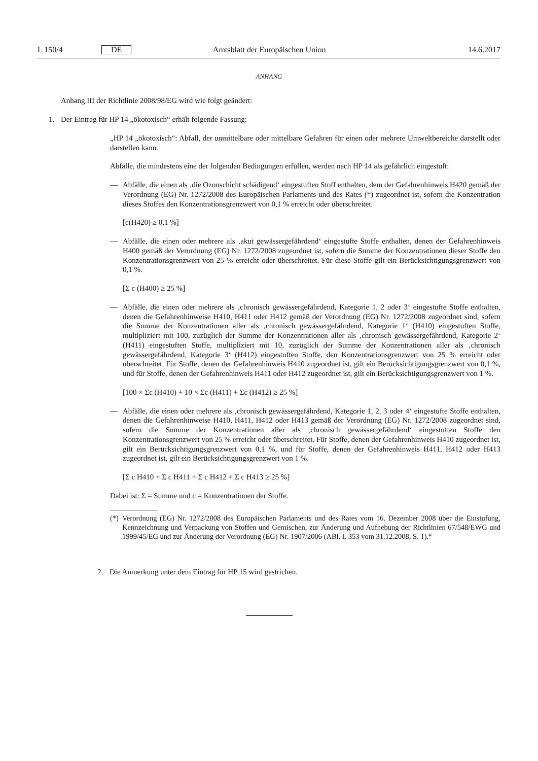L 150/4 DE Amtsblatt der Europäischen Union 14.6.2017
ANHANG
Anhang III der Richtlinie 2008/98/EG wird wie folgt geändert:
1. Der Eintrag für HP 14 „ökotoxisch“ erhält folgende Fassung:
„HP 14 „ökotoxisch“: Abfall, der unmittelbare oder mittelbare Gefahren für einen oder mehrere Umweltbereiche darstellt oder darstellen kann.
Abfälle, die mindestens eine der folgenden Bedingungen erfüllen, werden nach HP 14 als gefährlich eingestuft:
— Abfälle, die einen als ‚die Ozonschicht schädigend‘ eingestuften Stoff enthalten, dem der Gefahrenhinweis H420 gemäß der Verordnung (EG) Nr. 1272/2008 des Europäischen Parlaments und des Rates (*) zugeordnet ist, sofern die Konzentration dieses Stoffes den Konzentrationsgrenzwert von 0,1 % erreicht oder überschreitet.
[c(H420) ≥ 0,1 %]
— Abfälle, die einen oder mehrere als ‚akut gewässergefährdend‘ eingestufte Stoffe enthalten, denen der Gefahrenhinweis H400 gemäß der Verordnung (EG) Nr. 1272/2008 zugeordnet ist, sofern die Summe der Konzentrationen dieser Stoffe den Konzentrationsgrenzwert von 25 % erreicht oder überschreitet. Für diese Stoffe gilt ein Berücksichtigungsgrenzwert von 0,1 %.
[Σ c (H400) ≥ 25 %]
— Abfälle, die einen oder mehrere als ‚chronisch gewässergefährdend, Kategorie 1, 2 oder 3‘ eingestufte Stoffe enthalten, denen die Gefahrenhinweise H410, H411 oder H412 gemäß der Verordnung (EG) Nr. 1272/2008 zugeordnet sind, sofern die Summe der Konzentrationen aller als ‚chronisch gewässergefährdend, Kategorie 1‘ (H410) eingestuften Stoffe, multipliziert mit 100, zuzüglich der Summe der Konzentrationen aller als ‚chronisch gewässergefährdend, Kategorie 2‘ (H411) eingestuften Stoffe, multipliziert mit 10, zuzüglich der Summe der Konzentrationen aller als ‚chronisch gewässergefährdend, Kategorie 3‘ (H412) eingestuften Stoffe, den Konzentrationsgrenzwert von 25 % erreicht oder überschreitet. Für Stoffe, denen der Gefahrenhinweis H410 zugeordnet ist, gilt ein Berücksichtigungsgrenzwert von 0,1 %, und für Stoffe, denen der Gefahrenhinweis H411 oder H412 zugeordnet ist, gilt ein Berücksichtigungsgrenzwert von 1 %.
[100 × Σc (H410) + 10 × Σc (H411) + Σc (H412) ≥ 25 %]
— Abfälle, die einen oder mehrere als ‚chronisch gewässergefährdend, Kategorie 1, 2, 3 oder 4‘ eingestufte Stoffe enthalten, denen die Gefahrenhinweise H410, H411, H412 oder H413 gemäß der Verordnung (EG) Nr. 1272/2008 zugeordnet sind, sofern die Summe der Konzentrationen aller als ‚chronisch gewässergefährdend‘ eingestuften Stoffe den Konzentrationsgrenzwert von 25 % erreicht oder überschreitet. Für Stoffe, denen der Gefahrenhinweis H410 zugeordnet ist, gilt ein Berücksichtigungsgrenzwert von 0,1 %, und für Stoffe, denen der Gefahrenhinweis H411, H412 oder H413 zugeordnet ist, gilt ein Berücksichtigungsgrenzwert von 1 %.
[Σ c H410 + Σ c H411 + Σ c H412 + Σ c H413 ≥ 25 %]
Dabei ist: Σ = Summe und c = Konzentrationen der Stoffe.
(*)
Verordnung (EG) Nr. 1272/2008 des Europäischen Parlaments und des Rates vom 16. Dezember 2008 über die Einstufung, Kennzeichnung und Verpackung von Stoffen und Gemischen, zur Änderung und Aufhebung der Richtlinien 67/548/EWG und 1999/45/EG und zur Änderung der Verordnung (EG) Nr. 1907/2006 (ABl. L 353 vom 31.12.2008, S. 1).“
2. Die Anmerkung unter dem Eintrag für HP 15 wird gestrichen.